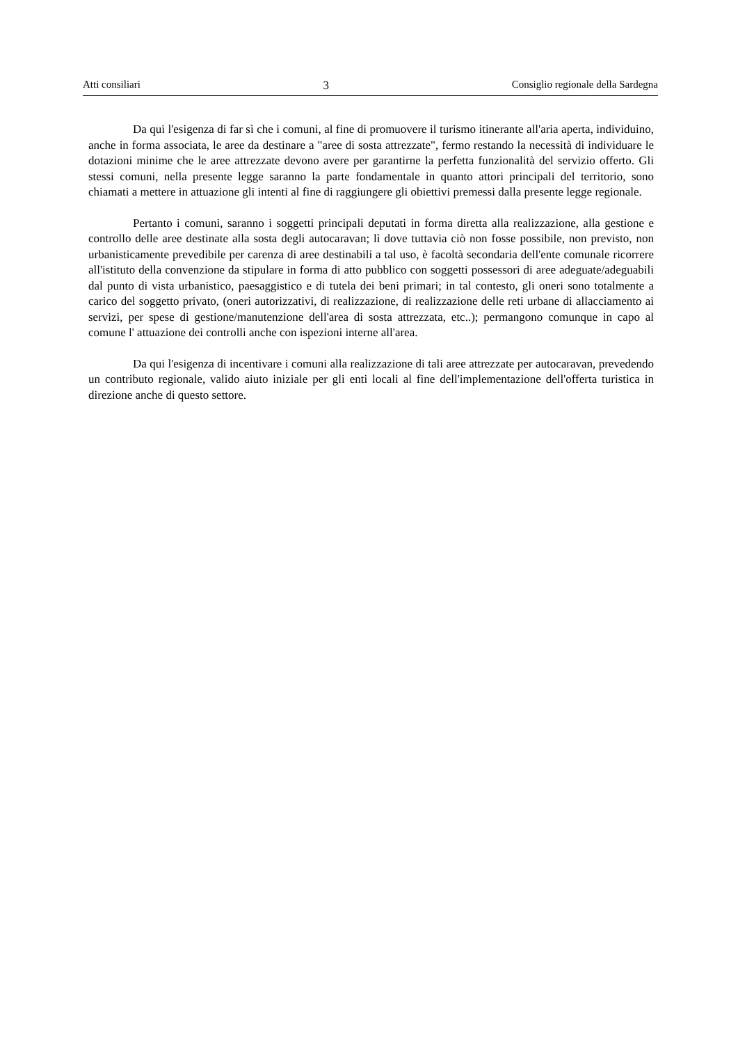Atti consiliari 3 Consiglio regionale della Sardegna
Da qui l'esigenza di far sì che i comuni, al fine di promuovere il turismo itinerante all'aria aperta, individuino, anche in forma associata, le aree da destinare a "aree di sosta attrezzate", fermo restando la necessità di individuare le dotazioni minime che le aree attrezzate devono avere per garantirne la perfetta funzionalità del servizio offerto. Gli stessi comuni, nella presente legge saranno la parte fondamentale in quanto attori principali del territorio, sono chiamati a mettere in attuazione gli intenti al fine di raggiungere gli obiettivi premessi dalla presente legge regionale.
Pertanto i comuni, saranno i soggetti principali deputati in forma diretta alla realizzazione, alla gestione e controllo delle aree destinate alla sosta degli autocaravan; lì dove tuttavia ciò non fosse possibile, non previsto, non urbanisticamente prevedibile per carenza di aree destinabili a tal uso, è facoltà secondaria dell'ente comunale ricorrere all'istituto della convenzione da stipulare in forma di atto pubblico con soggetti possessori di aree adeguate/adeguabili dal punto di vista urbanistico, paesaggistico e di tutela dei beni primari; in tal contesto, gli oneri sono totalmente a carico del soggetto privato, (oneri autorizzativi, di realizzazione, di realizzazione delle reti urbane di allacciamento ai servizi, per spese di gestione/manutenzione dell'area di sosta attrezzata, etc..); permangono comunque in capo al comune l' attuazione dei controlli anche con ispezioni interne all'area.
Da qui l'esigenza di incentivare i comuni alla realizzazione di tali aree attrezzate per autocaravan, prevedendo un contributo regionale, valido aiuto iniziale per gli enti locali al fine dell'implementazione dell'offerta turistica in direzione anche di questo settore.